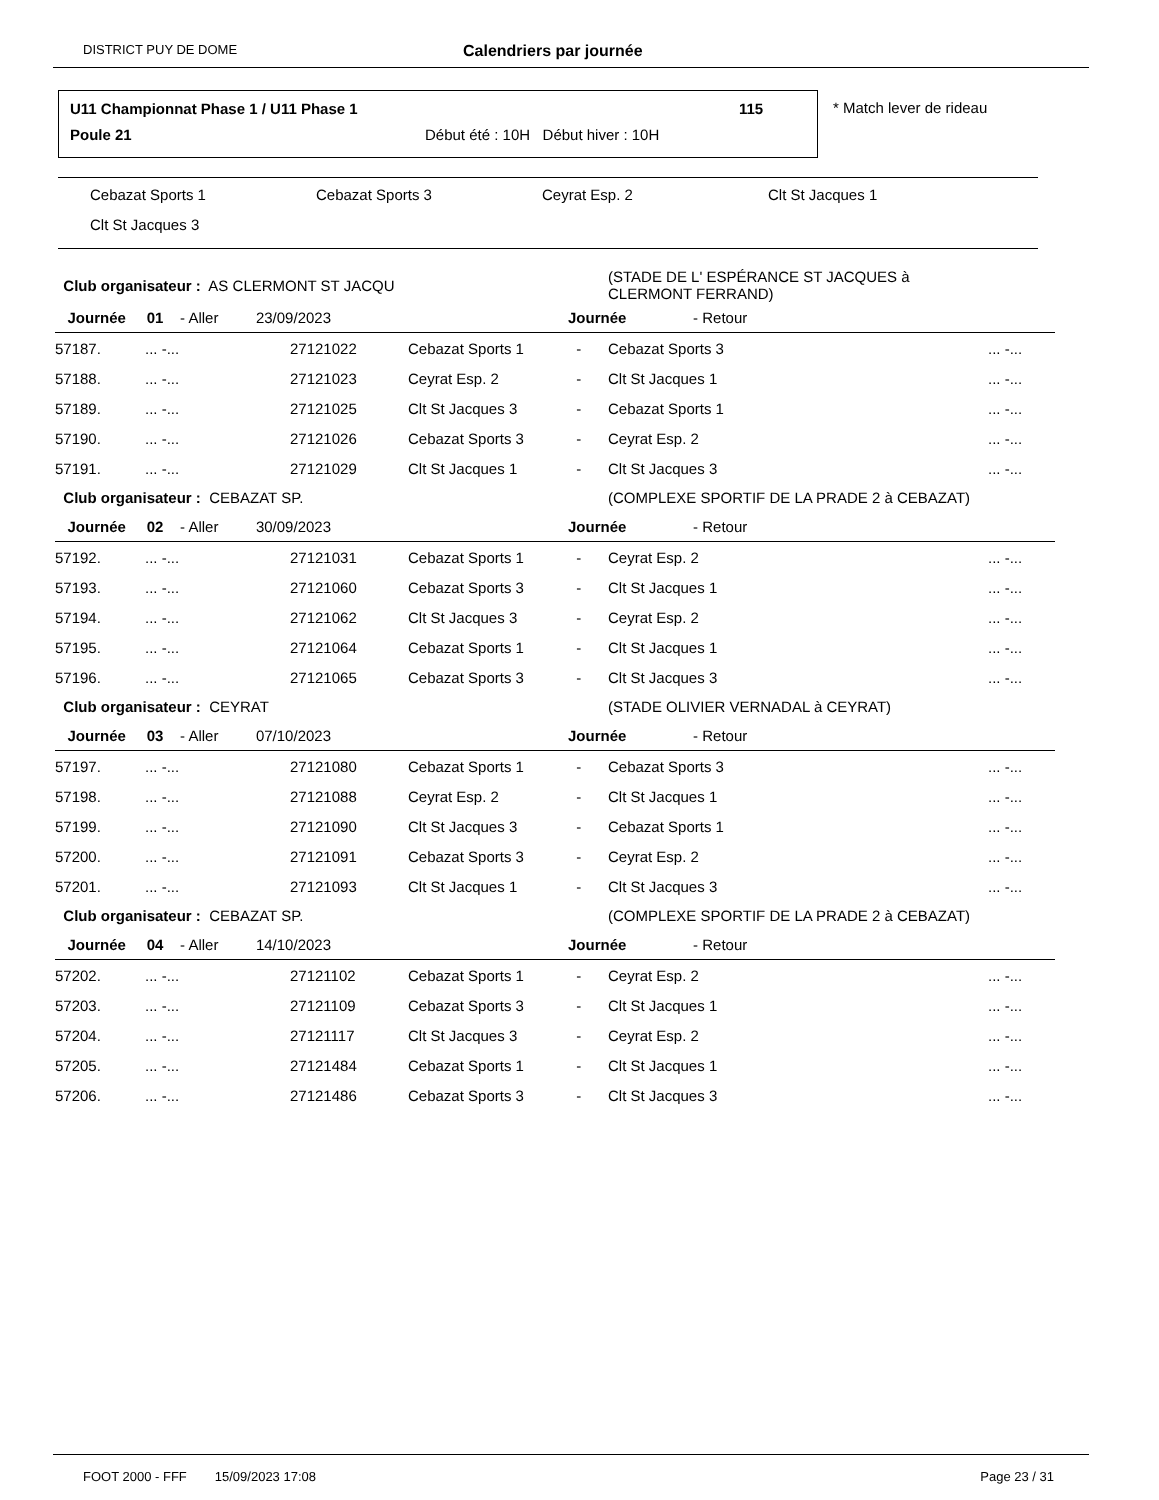DISTRICT PUY DE DOME Calendriers par journée
U11 Championnat Phase 1 / U11 Phase 1
115
Poule 21
Début été : 10H Début hiver : 10H
* Match lever de rideau
Cebazat Sports 1 Cebazat Sports 3 Ceyrat Esp. 2 Clt St Jacques 1
Clt St Jacques 3
| Club organisateur : AS CLERMONT ST JACQU | | | | | (STADE DE L' ESPÉRANCE ST JACQUES à CLERMONT FERRAND) | |
| Journée 01 - Aller 23/09/2023 | | | | Journée - Retour | | |
| 57187. | ... -... | 27121022 | Cebazat Sports 1 | - | Cebazat Sports 3 | ... -... |
| 57188. | ... -... | 27121023 | Ceyrat Esp. 2 | - | Clt St Jacques 1 | ... -... |
| 57189. | ... -... | 27121025 | Clt St Jacques 3 | - | Cebazat Sports 1 | ... -... |
| 57190. | ... -... | 27121026 | Cebazat Sports 3 | - | Ceyrat Esp. 2 | ... -... |
| 57191. | ... -... | 27121029 | Clt St Jacques 1 | - | Clt St Jacques 3 | ... -... |
| Club organisateur : CEBAZAT SP. | | | | | (COMPLEXE SPORTIF DE LA PRADE 2 à CEBAZAT) | |
| Journée 02 - Aller 30/09/2023 | | | | Journée - Retour | | |
| 57192. | ... -... | 27121031 | Cebazat Sports 1 | - | Ceyrat Esp. 2 | ... -... |
| 57193. | ... -... | 27121060 | Cebazat Sports 3 | - | Clt St Jacques 1 | ... -... |
| 57194. | ... -... | 27121062 | Clt St Jacques 3 | - | Ceyrat Esp. 2 | ... -... |
| 57195. | ... -... | 27121064 | Cebazat Sports 1 | - | Clt St Jacques 1 | ... -... |
| 57196. | ... -... | 27121065 | Cebazat Sports 3 | - | Clt St Jacques 3 | ... -... |
| Club organisateur : CEYRAT | | | | | (STADE OLIVIER VERNADAL à CEYRAT) | |
| Journée 03 - Aller 07/10/2023 | | | | Journée - Retour | | |
| 57197. | ... -... | 27121080 | Cebazat Sports 1 | - | Cebazat Sports 3 | ... -... |
| 57198. | ... -... | 27121088 | Ceyrat Esp. 2 | - | Clt St Jacques 1 | ... -... |
| 57199. | ... -... | 27121090 | Clt St Jacques 3 | - | Cebazat Sports 1 | ... -... |
| 57200. | ... -... | 27121091 | Cebazat Sports 3 | - | Ceyrat Esp. 2 | ... -... |
| 57201. | ... -... | 27121093 | Clt St Jacques 1 | - | Clt St Jacques 3 | ... -... |
| Club organisateur : CEBAZAT SP. | | | | | (COMPLEXE SPORTIF DE LA PRADE 2 à CEBAZAT) | |
| Journée 04 - Aller 14/10/2023 | | | | Journée - Retour | | |
| 57202. | ... -... | 27121102 | Cebazat Sports 1 | - | Ceyrat Esp. 2 | ... -... |
| 57203. | ... -... | 27121109 | Cebazat Sports 3 | - | Clt St Jacques 1 | ... -... |
| 57204. | ... -... | 27121117 | Clt St Jacques 3 | - | Ceyrat Esp. 2 | ... -... |
| 57205. | ... -... | 27121484 | Cebazat Sports 1 | - | Clt St Jacques 1 | ... -... |
| 57206. | ... -... | 27121486 | Cebazat Sports 3 | - | Clt St Jacques 3 | ... -... |
FOOT 2000 - FFF 15/09/2023 17:08 Page 23 / 31